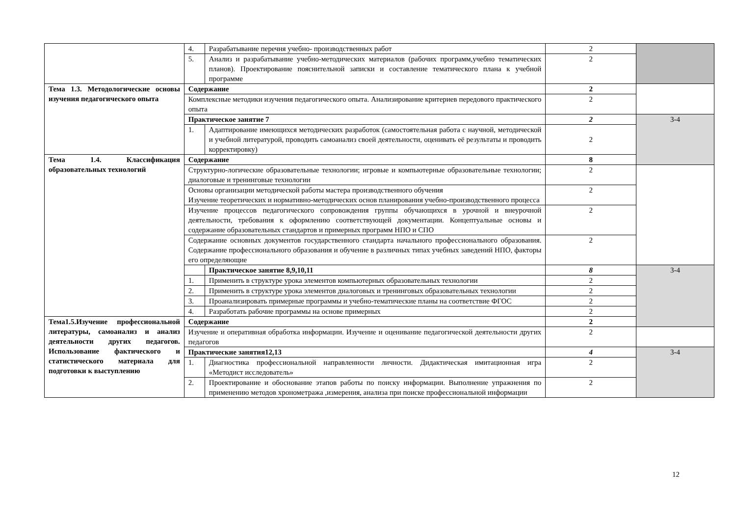| | 4. | Разрабатывание перечня учебно- производственных работ | 2 | |
| | 5. | Анализ и разрабатывание учебно-методических материалов (рабочих программ,учебно тематических планов). Проектирование пояснительной записки и составление тематического плана к учебной программе | 2 | |
| Тема 1.3. Методологические основы изучения педагогического опыта | Содержание | | 2 | |
| | Комплексные методики изучения педагогического опыта. Анализирование критериев передового практического опыта | | 2 | |
| | Практическое занятие 7 | | 2 | 3-4 |
| | 1. | Адаптирование имеющихся методических разработок (самостоятельная работа с научной, методической и учебной литературой, проводить самоанализ своей деятельности, оценивать её результаты и проводить корректировку) | 2 | |
| Тема 1.4. Классификация образовательных технологий | Содержание | | 8 | |
| | Структурно-логические образовательные технологии; игровые и компьютерные образовательные технологии; диалоговые и тренинговые технологии | | 2 | |
| | Основы организации методической работы мастера производственного обучения Изучение теоретических и нормативно-методических основ планирования учебно-производственного процесса | | 2 | |
| | Изучение процессов педагогического сопровождения группы обучающихся в урочной и внеурочной деятельности, требования к оформлению соответствующей документации. Концептуальные основы и содержание образовательных стандартов и примерных программ НПО и СПО | | 2 | |
| | Содержание основных документов государственного стандарта начального профессионального образования. Содержание профессионального образования и обучение в различных типах учебных заведений НПО, факторы его определяющие | | 2 | |
| | | Практическое занятие 8,9,10,11 | 8 | 3-4 |
| | 1. | Применить в структуре урока элементов компьютерных образовательных технологии | 2 | |
| | 2. | Применить в структуре урока элементов диалоговых и тренинговых образовательных технологии | 2 | |
| | 3. | Проанализировать примерные программы и учебно-тематические планы на соответствие ФГОС | 2 | |
| | 4. | Разработать рабочие программы на основе примерных | 2 | |
| Тема1.5.Изучение профессиональной литературы, самоанализ и анализ деятельности других педагогов. Использование фактического и статистического материала для подготовки к выступлению | Содержание | | 2 | |
| | Изучение и оперативная обработка информации. Изучение и оценивание педагогической деятельности других педагогов | | 2 | |
| | Практические занятия12,13 | | 4 | 3-4 |
| | 1. | Диагностика профессиональной направленности личности. Дидактическая имитационная игра «Методист исследователь» | 2 | |
| | 2. | Проектирование и обоснование этапов работы по поиску информации. Выполнение упражнения по применению методов хронометража ,измерения, анализа при поиске профессиональной информации | 2 | |
12